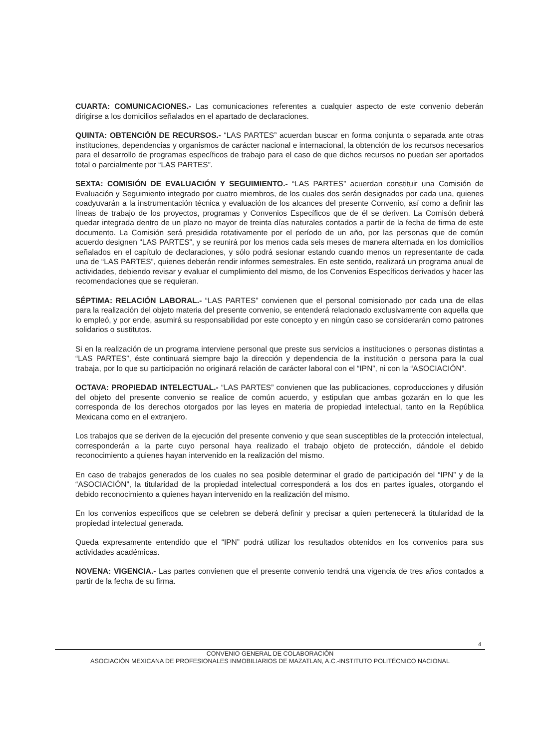CUARTA: COMUNICACIONES.- Las comunicaciones referentes a cualquier aspecto de este convenio deberán dirigirse a los domicilios señalados en el apartado de declaraciones.
QUINTA: OBTENCIÓN DE RECURSOS.- “LAS PARTES” acuerdan buscar en forma conjunta o separada ante otras instituciones, dependencias y organismos de carácter nacional e internacional, la obtención de los recursos necesarios para el desarrollo de programas específicos de trabajo para el caso de que dichos recursos no puedan ser aportados total o parcialmente por “LAS PARTES”.
SEXTA: COMISIÓN DE EVALUACIÓN Y SEGUIMIENTO.- “LAS PARTES” acuerdan constituir una Comisión de Evaluación y Seguimiento integrado por cuatro miembros, de los cuales dos serán designados por cada una, quienes coadyuvarán a la instrumentación técnica y evaluación de los alcances del presente Convenio, así como a definir las líneas de trabajo de los proyectos, programas y Convenios Específicos que de él se deriven. La Comisón deberá quedar integrada dentro de un plazo no mayor de treinta días naturales contados a partir de la fecha de firma de este documento. La Comisión será presidida rotativamente por el período de un año, por las personas que de común acuerdo designen “LAS PARTES”, y se reunirá por los menos cada seis meses de manera alternada en los domicilios señalados en el capítulo de declaraciones, y sólo podrá sesionar estando cuando menos un representante de cada una de “LAS PARTES”, quienes deberán rendir informes semestrales. En este sentido, realizará un programa anual de actividades, debiendo revisar y evaluar el cumplimiento del mismo, de los Convenios Específicos derivados y hacer las recomendaciones que se requieran.
SÉPTIMA: RELACIÓN LABORAL.- “LAS PARTES” convienen que el personal comisionado por cada una de ellas para la realización del objeto materia del presente convenio, se entenderá relacionado exclusivamente con aquella que lo empleó, y por ende, asumirá su responsabilidad por este concepto y en ningún caso se considerarán como patrones solidarios o sustitutos.
Si en la realización de un programa interviene personal que preste sus servicios a instituciones o personas distintas a “LAS PARTES”, éste continuará siempre bajo la dirección y dependencia de la institución o persona para la cual trabaja, por lo que su participación no originará relación de carácter laboral con el “IPN”, ni con la “ASOCIACIÓN”.
OCTAVA: PROPIEDAD INTELECTUAL.- “LAS PARTES” convienen que las publicaciones, coproducciones y difusión del objeto del presente convenio se realice de común acuerdo, y estipulan que ambas gozarán en lo que les corresponda de los derechos otorgados por las leyes en materia de propiedad intelectual, tanto en la República Mexicana como en el extranjero.
Los trabajos que se deriven de la ejecución del presente convenio y que sean susceptibles de la protección intelectual, corresponderán a la parte cuyo personal haya realizado el trabajo objeto de protección, dándole el debido reconocimiento a quienes hayan intervenido en la realización del mismo.
En caso de trabajos generados de los cuales no sea posible determinar el grado de participación del “IPN” y de la “ASOCIACIÓN”, la titularidad de la propiedad intelectual corresponderá a los dos en partes iguales, otorgando el debido reconocimiento a quienes hayan intervenido en la realización del mismo.
En los convenios específicos que se celebren se deberá definir y precisar a quien pertenecerá la titularidad de la propiedad intelectual generada.
Queda expresamente entendido que el “IPN” podrá utilizar los resultados obtenidos en los convenios para sus actividades académicas.
NOVENA: VIGENCIA.- Las partes convienen que el presente convenio tendrá una vigencia de tres años contados a partir de la fecha de su firma.
4
CONVENIO GENERAL DE COLABORACIÓN
ASOCIACIÓN MEXICANA DE PROFESIONALES INMOBILIARIOS DE MAZATLAN, A.C.-INSTITUTO POLITÉCNICO NACIONAL